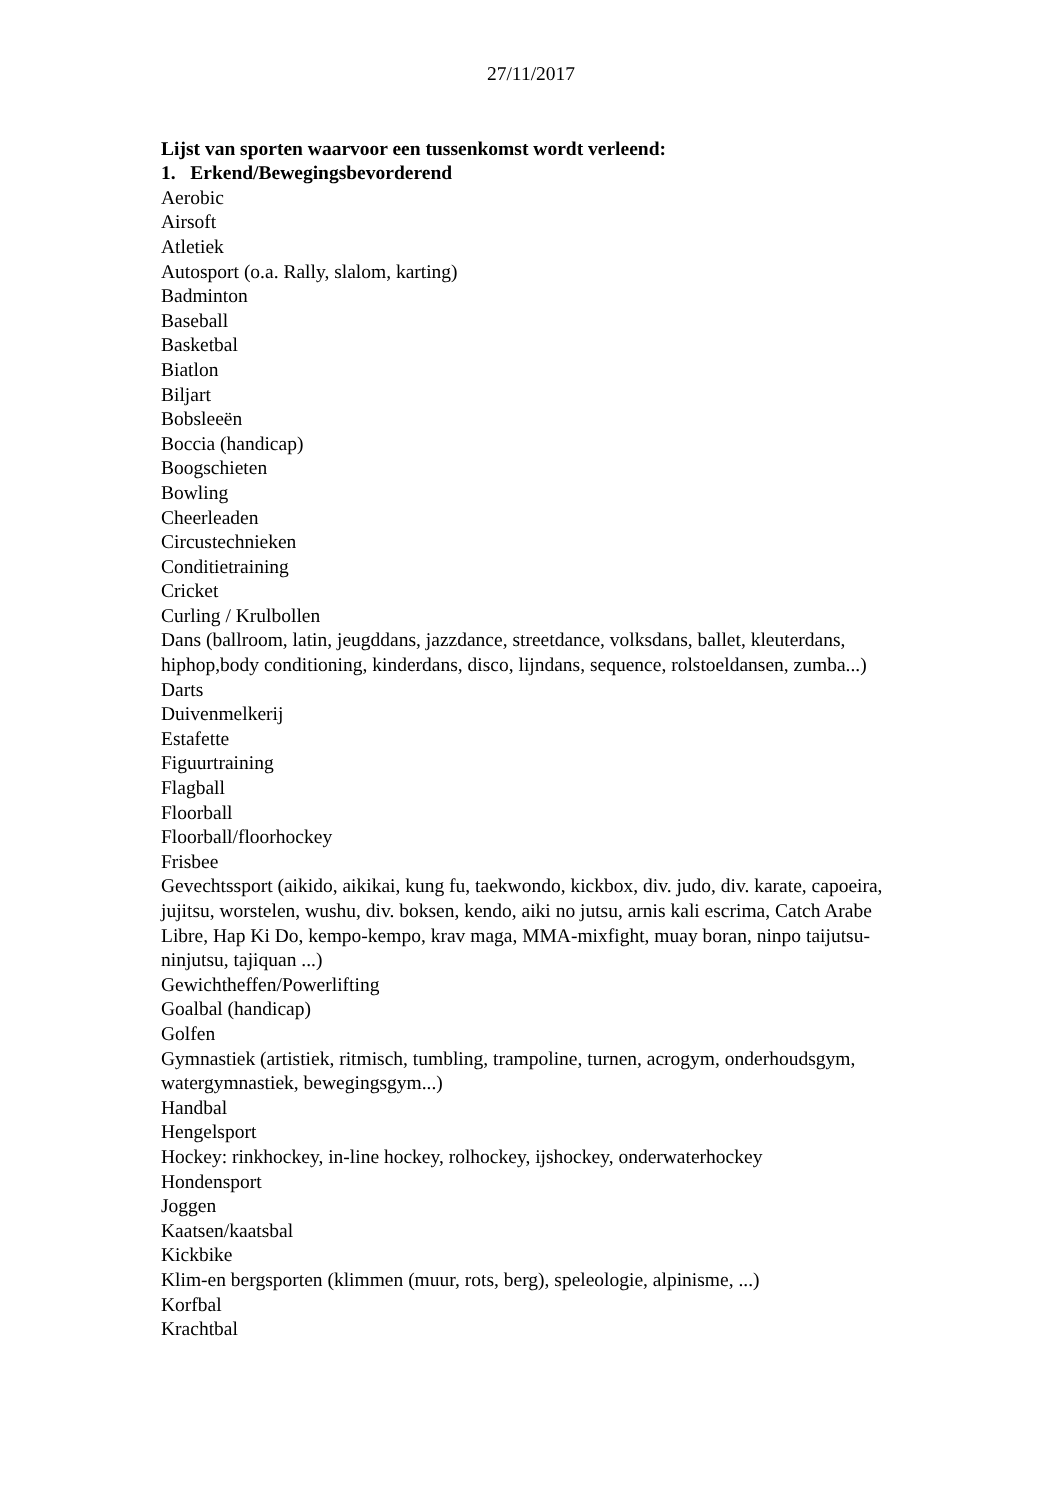27/11/2017
Lijst van sporten waarvoor een tussenkomst wordt verleend:
1. Erkend/Bewegingsbevorderend
Aerobic
Airsoft
Atletiek
Autosport (o.a. Rally, slalom, karting)
Badminton
Baseball
Basketbal
Biatlon
Biljart
Bobsleeën
Boccia (handicap)
Boogschieten
Bowling
Cheerleaden
Circustechnieken
Conditietraining
Cricket
Curling / Krulbollen
Dans (ballroom, latin, jeugddans, jazzdance, streetdance, volksdans, ballet, kleuterdans, hiphop,body conditioning, kinderdans, disco, lijndans, sequence, rolstoeldansen, zumba...)
Darts
Duivenmelkerij
Estafette
Figuurtraining
Flagball
Floorball
Floorball/floorhockey
Frisbee
Gevechtssport (aikido, aikikai, kung fu, taekwondo, kickbox, div. judo, div. karate, capoeira, jujitsu, worstelen, wushu, div. boksen, kendo, aiki no jutsu, arnis kali escrima, Catch Arabe Libre, Hap Ki Do, kempo-kempo, krav maga, MMA-mixfight, muay boran, ninpo taijutsu-ninjutsu, tajiquan ...)
Gewichtheffen/Powerlifting
Goalbal (handicap)
Golfen
Gymnastiek (artistiek, ritmisch, tumbling, trampoline, turnen, acrogym, onderhoudsgym, watergymnastiek, bewegingsgym...)
Handbal
Hengelsport
Hockey: rinkhockey, in-line hockey, rolhockey, ijshockey, onderwaterhockey
Hondensport
Joggen
Kaatsen/kaatsbal
Kickbike
Klim-en bergsporten (klimmen (muur, rots, berg), speleologie, alpinisme, ...)
Korfbal
Krachtbal